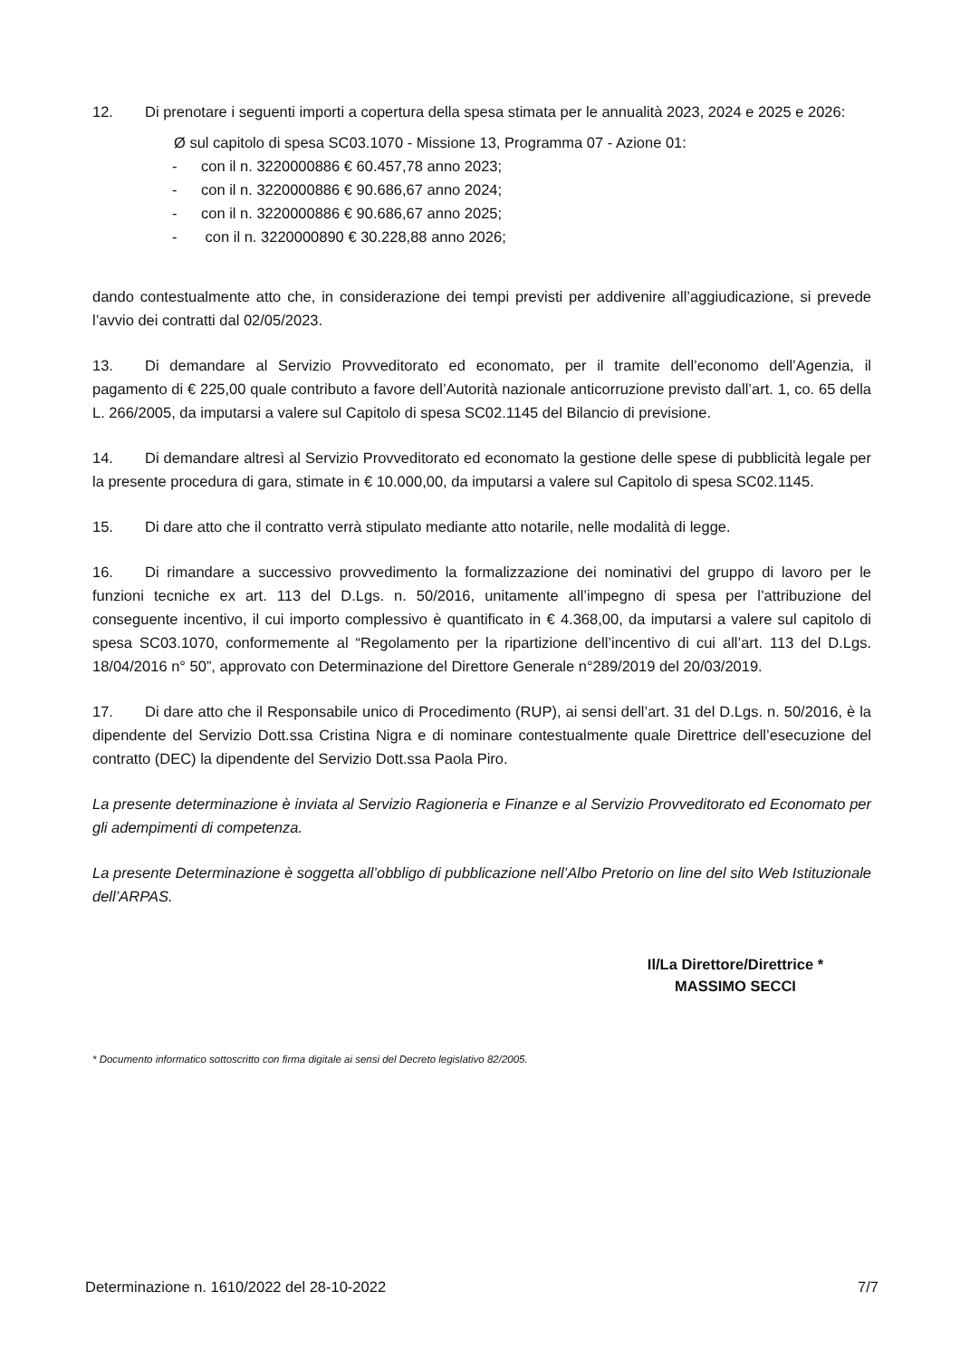12. Di prenotare i seguenti importi a copertura della spesa stimata per le annualità 2023, 2024 e 2025 e 2026:
Ø sul capitolo di spesa SC03.1070 - Missione 13, Programma 07 - Azione 01:
- con il n. 3220000886 € 60.457,78 anno 2023;
- con il n. 3220000886 € 90.686,67 anno 2024;
- con il n. 3220000886 € 90.686,67 anno 2025;
- con il n. 3220000890 € 30.228,88 anno 2026;
dando contestualmente atto che, in considerazione dei tempi previsti per addivenire all’aggiudicazione, si prevede l’avvio dei contratti dal 02/05/2023.
13. Di demandare al Servizio Provveditorato ed economato, per il tramite dell’economo dell’Agenzia, il pagamento di € 225,00 quale contributo a favore dell’Autorità nazionale anticorruzione previsto dall’art. 1, co. 65 della L. 266/2005, da imputarsi a valere sul Capitolo di spesa SC02.1145 del Bilancio di previsione.
14. Di demandare altresì al Servizio Provveditorato ed economato la gestione delle spese di pubblicità legale per la presente procedura di gara, stimate in € 10.000,00, da imputarsi a valere sul Capitolo di spesa SC02.1145.
15. Di dare atto che il contratto verrà stipulato mediante atto notarile, nelle modalità di legge.
16. Di rimandare a successivo provvedimento la formalizzazione dei nominativi del gruppo di lavoro per le funzioni tecniche ex art. 113 del D.Lgs. n. 50/2016, unitamente all’impegno di spesa per l’attribuzione del conseguente incentivo, il cui importo complessivo è quantificato in € 4.368,00, da imputarsi a valere sul capitolo di spesa SC03.1070, conformemente al “Regolamento per la ripartizione dell’incentivo di cui all’art. 113 del D.Lgs. 18/04/2016 n° 50”, approvato con Determinazione del Direttore Generale n°289/2019 del 20/03/2019.
17. Di dare atto che il Responsabile unico di Procedimento (RUP), ai sensi dell’art. 31 del D.Lgs. n. 50/2016, è la dipendente del Servizio Dott.ssa Cristina Nigra e di nominare contestualmente quale Direttrice dell’esecuzione del contratto (DEC) la dipendente del Servizio Dott.ssa Paola Piro.
La presente determinazione è inviata al Servizio Ragioneria e Finanze e al Servizio Provveditorato ed Economato per gli adempimenti di competenza.
La presente Determinazione è soggetta all’obbligo di pubblicazione nell’Albo Pretorio on line del sito Web Istituzionale dell’ARPAS.
Il/La Direttore/Direttrice *
MASSIMO SECCI
* Documento informatico sottoscritto con firma digitale ai sensi del Decreto legislativo 82/2005.
Determinazione n. 1610/2022 del 28-10-2022 7/7